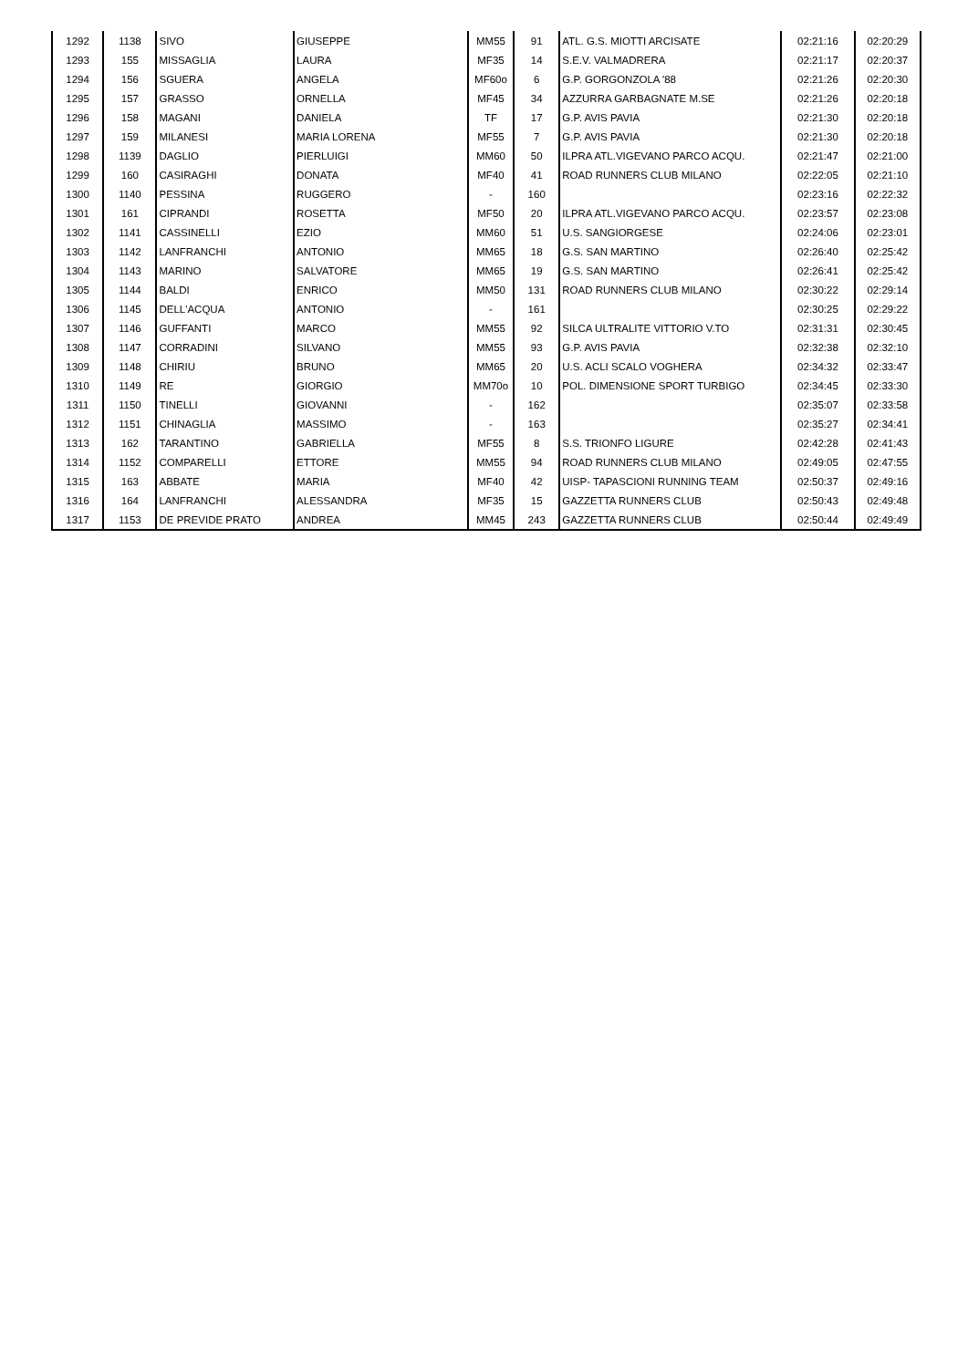| 1292 | 1138 | SIVO | GIUSEPPE | MM55 | 91 | ATL. G.S. MIOTTI ARCISATE | 02:21:16 | 02:20:29 |
| 1293 | 155 | MISSAGLIA | LAURA | MF35 | 14 | S.E.V. VALMADRERA | 02:21:17 | 02:20:37 |
| 1294 | 156 | SGUERA | ANGELA | MF60o | 6 | G.P. GORGONZOLA '88 | 02:21:26 | 02:20:30 |
| 1295 | 157 | GRASSO | ORNELLA | MF45 | 34 | AZZURRA GARBAGNATE M.SE | 02:21:26 | 02:20:18 |
| 1296 | 158 | MAGANI | DANIELA | TF | 17 | G.P. AVIS PAVIA | 02:21:30 | 02:20:18 |
| 1297 | 159 | MILANESI | MARIA LORENA | MF55 | 7 | G.P. AVIS PAVIA | 02:21:30 | 02:20:18 |
| 1298 | 1139 | DAGLIO | PIERLUIGI | MM60 | 50 | ILPRA ATL.VIGEVANO PARCO ACQU. | 02:21:47 | 02:21:00 |
| 1299 | 160 | CASIRAGHI | DONATA | MF40 | 41 | ROAD RUNNERS CLUB MILANO | 02:22:05 | 02:21:10 |
| 1300 | 1140 | PESSINA | RUGGERO | - | 160 | | 02:23:16 | 02:22:32 |
| 1301 | 161 | CIPRANDI | ROSETTA | MF50 | 20 | ILPRA ATL.VIGEVANO PARCO ACQU. | 02:23:57 | 02:23:08 |
| 1302 | 1141 | CASSINELLI | EZIO | MM60 | 51 | U.S. SANGIORGESE | 02:24:06 | 02:23:01 |
| 1303 | 1142 | LANFRANCHI | ANTONIO | MM65 | 18 | G.S. SAN MARTINO | 02:26:40 | 02:25:42 |
| 1304 | 1143 | MARINO | SALVATORE | MM65 | 19 | G.S. SAN MARTINO | 02:26:41 | 02:25:42 |
| 1305 | 1144 | BALDI | ENRICO | MM50 | 131 | ROAD RUNNERS CLUB MILANO | 02:30:22 | 02:29:14 |
| 1306 | 1145 | DELL'ACQUA | ANTONIO | - | 161 | | 02:30:25 | 02:29:22 |
| 1307 | 1146 | GUFFANTI | MARCO | MM55 | 92 | SILCA ULTRALITE VITTORIO V.TO | 02:31:31 | 02:30:45 |
| 1308 | 1147 | CORRADINI | SILVANO | MM55 | 93 | G.P. AVIS PAVIA | 02:32:38 | 02:32:10 |
| 1309 | 1148 | CHIRIU | BRUNO | MM65 | 20 | U.S. ACLI SCALO VOGHERA | 02:34:32 | 02:33:47 |
| 1310 | 1149 | RE | GIORGIO | MM70o | 10 | POL. DIMENSIONE SPORT TURBIGO | 02:34:45 | 02:33:30 |
| 1311 | 1150 | TINELLI | GIOVANNI | - | 162 | | 02:35:07 | 02:33:58 |
| 1312 | 1151 | CHINAGLIA | MASSIMO | - | 163 | | 02:35:27 | 02:34:41 |
| 1313 | 162 | TARANTINO | GABRIELLA | MF55 | 8 | S.S. TRIONFO LIGURE | 02:42:28 | 02:41:43 |
| 1314 | 1152 | COMPARELLI | ETTORE | MM55 | 94 | ROAD RUNNERS CLUB MILANO | 02:49:05 | 02:47:55 |
| 1315 | 163 | ABBATE | MARIA | MF40 | 42 | UISP- TAPASCIONI RUNNING TEAM | 02:50:37 | 02:49:16 |
| 1316 | 164 | LANFRANCHI | ALESSANDRA | MF35 | 15 | GAZZETTA RUNNERS CLUB | 02:50:43 | 02:49:48 |
| 1317 | 1153 | DE PREVIDE PRATO | ANDREA | MM45 | 243 | GAZZETTA RUNNERS CLUB | 02:50:44 | 02:49:49 |